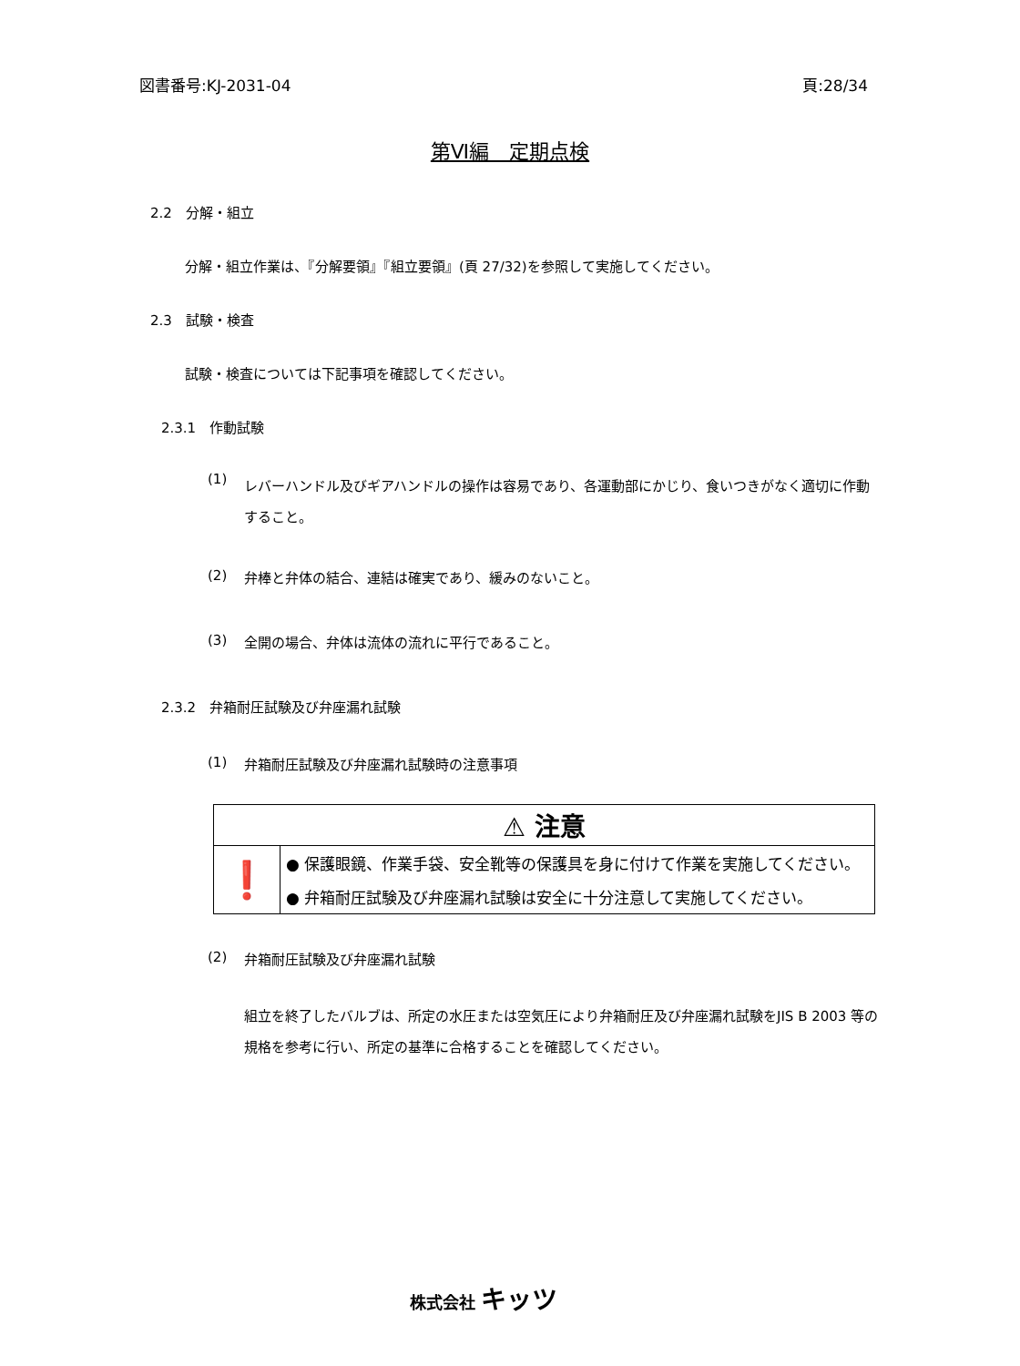図書番号:KJ-2031-04 頁:28/34
第Ⅵ編　定期点検
2.2　分解・組立
分解・組立作業は、『分解要領』『組立要領』(頁 27/32)を参照して実施してください。
2.3　試験・検査
試験・検査については下記事項を確認してください。
2.3.1　作動試験
(1) レバーハンドル及びギアハンドルの操作は容易であり、各運動部にかじり、食いつきがなく適切に作動すること。
(2) 弁棒と弁体の結合、連結は確実であり、緩みのないこと。
(3) 全開の場合、弁体は流体の流れに平行であること。
2.3.2　弁箱耐圧試験及び弁座漏れ試験
(1) 弁箱耐圧試験及び弁座漏れ試験時の注意事項
| ⚠ 注意 | |
| ❗ | ● 保護眼鏡、作業手袋、安全靴等の保護具を身に付けて作業を実施してください。 |
| | ● 弁箱耐圧試験及び弁座漏れ試験は安全に十分注意して実施してください。 |
(2) 弁箱耐圧試験及び弁座漏れ試験
組立を終了したバルブは、所定の水圧または空気圧により弁箱耐圧及び弁座漏れ試験をJIS B 2003 等の規格を参考に行い、所定の基準に合格することを確認してください。
株式会社 キッツ